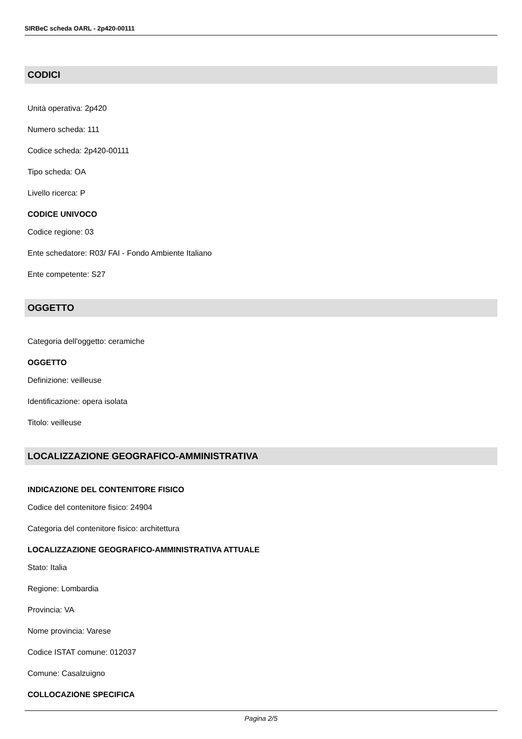SIRBeC scheda OARL - 2p420-00111
CODICI
Unità operativa: 2p420
Numero scheda: 111
Codice scheda: 2p420-00111
Tipo scheda: OA
Livello ricerca: P
CODICE UNIVOCO
Codice regione: 03
Ente schedatore: R03/ FAI - Fondo Ambiente Italiano
Ente competente: S27
OGGETTO
Categoria dell'oggetto: ceramiche
OGGETTO
Definizione: veilleuse
Identificazione: opera isolata
Titolo: veilleuse
LOCALIZZAZIONE GEOGRAFICO-AMMINISTRATIVA
INDICAZIONE DEL CONTENITORE FISICO
Codice del contenitore fisico: 24904
Categoria del contenitore fisico: architettura
LOCALIZZAZIONE GEOGRAFICO-AMMINISTRATIVA ATTUALE
Stato: Italia
Regione: Lombardia
Provincia: VA
Nome provincia: Varese
Codice ISTAT comune: 012037
Comune: Casalzuigno
COLLOCAZIONE SPECIFICA
Pagina 2/5